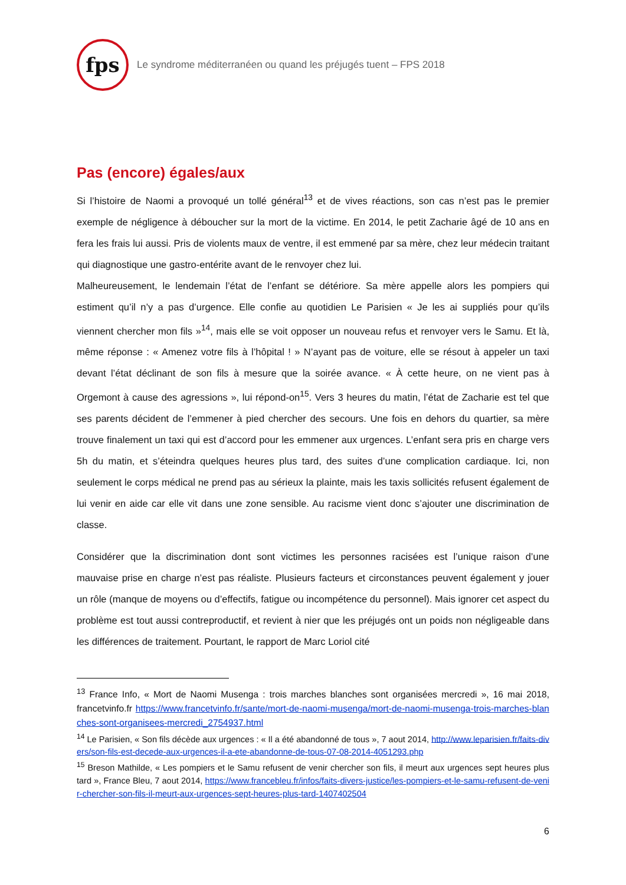fps
Le syndrome méditerranéen ou quand les préjugés tuent – FPS 2018
Pas (encore) égales/aux
Si l’histoire de Naomi a provoqué un tollé général<sup>13</sup> et de vives réactions, son cas n’est pas le premier exemple de négligence à déboucher sur la mort de la victime. En 2014, le petit Zacharie âgé de 10 ans en fera les frais lui aussi. Pris de violents maux de ventre, il est emmené par sa mère, chez leur médecin traitant qui diagnostique une gastro-entérite avant de le renvoyer chez lui.
Malheureusement, le lendemain l’état de l’enfant se détériore. Sa mère appelle alors les pompiers qui estiment qu’il n’y a pas d’urgence. Elle confie au quotidien Le Parisien « Je les ai suppliés pour qu’ils viennent chercher mon fils »<sup>14</sup>, mais elle se voit opposer un nouveau refus et renvoyer vers le Samu. Et là, même réponse : « Amenez votre fils à l’hôpital ! » N’ayant pas de voiture, elle se résout à appeler un taxi devant l’état déclinant de son fils à mesure que la soirée avance. « À cette heure, on ne vient pas à Orgemont à cause des agressions », lui répond-on<sup>15</sup>. Vers 3 heures du matin, l’état de Zacharie est tel que ses parents décident de l’emmener à pied chercher des secours. Une fois en dehors du quartier, sa mère trouve finalement un taxi qui est d’accord pour les emmener aux urgences. L’enfant sera pris en charge vers 5h du matin, et s’éteindra quelques heures plus tard, des suites d’une complication cardiaque. Ici, non seulement le corps médical ne prend pas au sérieux la plainte, mais les taxis sollicités refusent également de lui venir en aide car elle vit dans une zone sensible. Au racisme vient donc s’ajouter une discrimination de classe.
Considérer que la discrimination dont sont victimes les personnes racisées est l’unique raison d’une mauvaise prise en charge n’est pas réaliste. Plusieurs facteurs et circonstances peuvent également y jouer un rôle (manque de moyens ou d’effectifs, fatigue ou incompétence du personnel). Mais ignorer cet aspect du problème est tout aussi contreproductif, et revient à nier que les préjugés ont un poids non négligeable dans les différences de traitement. Pourtant, le rapport de Marc Loriol cité
<sup>13</sup> France Info, « Mort de Naomi Musenga : trois marches blanches sont organisées mercredi », 16 mai 2018, francetvinfo.fr https://www.francetvinfo.fr/sante/mort-de-naomi-musenga/mort-de-naomi-musenga-trois-marches-blanches-sont-organisees-mercredi_2754937.html
<sup>14</sup> Le Parisien, « Son fils décède aux urgences : « Il a été abandonné de tous », 7 aout 2014, http://www.leparisien.fr/faits-divers/son-fils-est-decede-aux-urgences-il-a-ete-abandonne-de-tous-07-08-2014-4051293.php
<sup>15</sup> Breson Mathilde, « Les pompiers et le Samu refusent de venir chercher son fils, il meurt aux urgences sept heures plus tard », France Bleu, 7 aout 2014, https://www.francebleu.fr/infos/faits-divers-justice/les-pompiers-et-le-samu-refusent-de-venir-chercher-son-fils-il-meurt-aux-urgences-sept-heures-plus-tard-1407402504
6